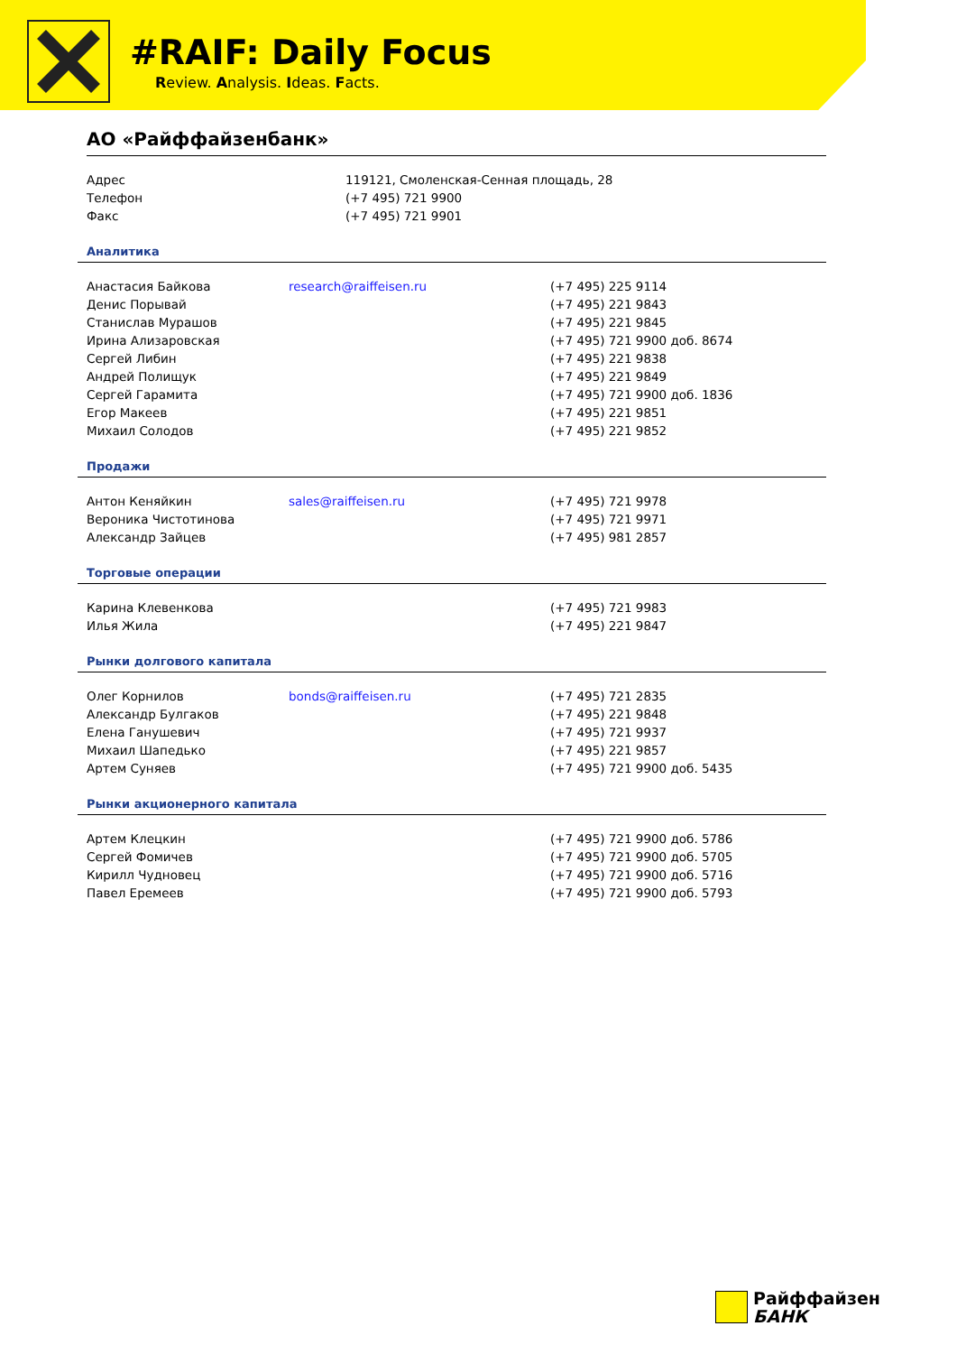#RAIF: Daily Focus
Review. Analysis. Ideas. Facts.
АО «Райффайзенбанк»
| Адрес | 119121, Смоленская-Сенная площадь, 28 |
| Телефон | (+7 495) 721 9900 |
| Факс | (+7 495) 721 9901 |
Аналитика
| Анастасия Байкова | research@raiffeisen.ru | (+7 495) 225 9114 |
| Денис Порывай | | (+7 495) 221 9843 |
| Станислав Мурашов | | (+7 495) 221 9845 |
| Ирина Ализаровская | | (+7 495) 721 9900 доб. 8674 |
| Сергей Либин | | (+7 495) 221 9838 |
| Андрей Полищук | | (+7 495) 221 9849 |
| Сергей Гарамита | | (+7 495) 721 9900 доб. 1836 |
| Егор Макеев | | (+7 495) 221 9851 |
| Михаил Солодов | | (+7 495) 221 9852 |
Продажи
| Антон Кеняйкин | sales@raiffeisen.ru | (+7 495) 721 9978 |
| Вероника Чистотинова | | (+7 495) 721 9971 |
| Александр Зайцев | | (+7 495) 981 2857 |
Торговые операции
| Карина Клевенкова | | (+7 495) 721 9983 |
| Илья Жила | | (+7 495) 221 9847 |
Рынки долгового капитала
| Олег Корнилов | bonds@raiffeisen.ru | (+7 495) 721 2835 |
| Александр Булгаков | | (+7 495) 221 9848 |
| Елена Ганушевич | | (+7 495) 721 9937 |
| Михаил Шапедько | | (+7 495) 221 9857 |
| Артем Суняев | | (+7 495) 721 9900 доб. 5435 |
Рынки акционерного капитала
| Артем Клецкин | | (+7 495) 721 9900 доб. 5786 |
| Сергей Фомичев | | (+7 495) 721 9900 доб. 5705 |
| Кирилл Чудновец | | (+7 495) 721 9900 доб. 5716 |
| Павел Еремеев | | (+7 495) 721 9900 доб. 5793 |
Райффайзен
БАНК